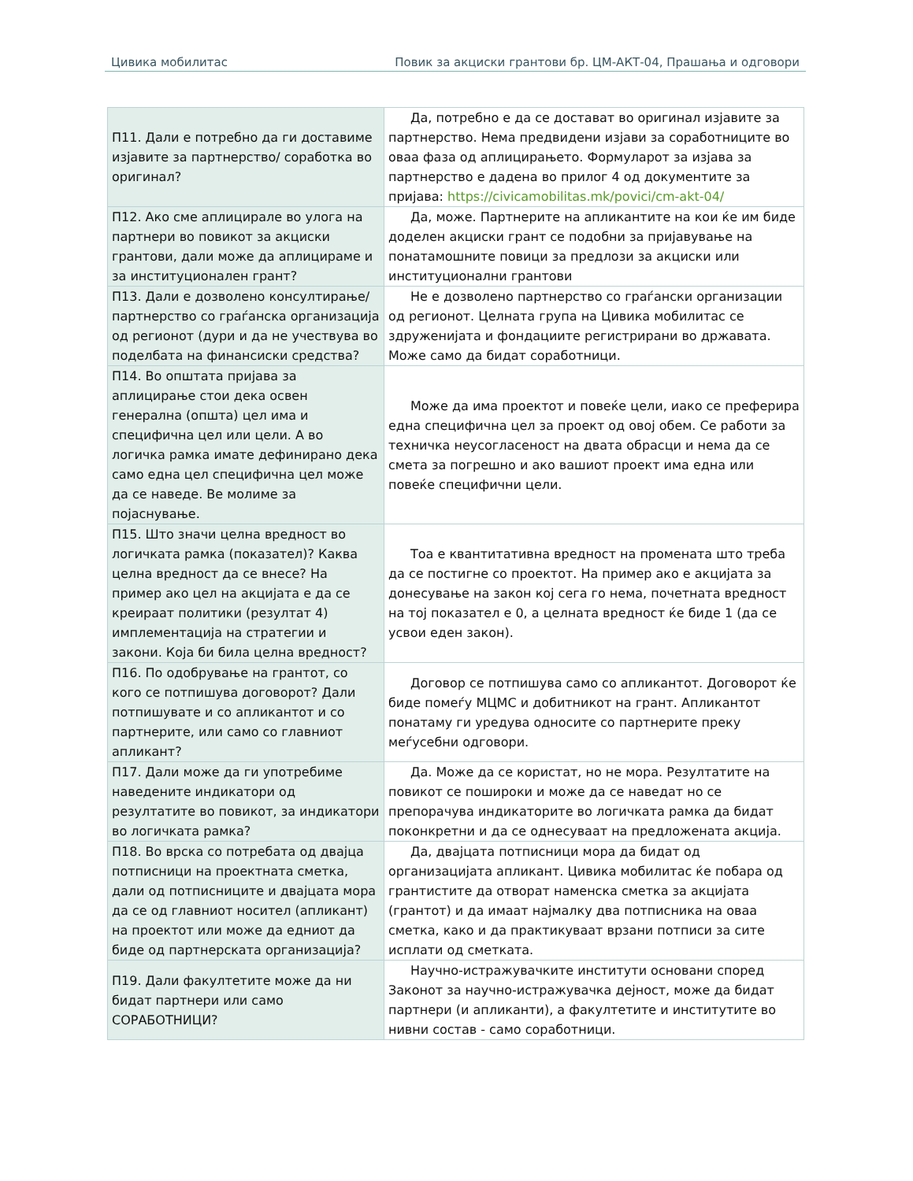Цивика мобилитас Повик за акциски грантови бр. ЦМ-АКТ-04, Прашања и одговори
| П11. Дали е потребно да ги доставиме изјавите за партнерство/ соработка во оригинал? | Да, потребно е да се достават во оригинал изјавите за партнерство. Нема предвидени изјави за соработниците во оваа фаза од аплицирањето. Формуларот за изјава за партнерство е дадена во прилог 4 од документите за пријава: https://civicamobilitas.mk/povici/cm-akt-04/ |
| П12. Ако сме аплицирале во улога на партнери во повикот за акциски грантови, дали може да аплицираме и за институционален грант? | Да, може. Партнерите на апликантите на кои ќе им биде доделен акциски грант се подобни за пријавување на понатамошните повици за предлози за акциски или институционални грантови |
| П13. Дали е дозволено консултирање/партнерство со граѓанска организација од регионот (дури и да не учествува во поделбата на финансиски средства? | Не е дозволено партнерство со граѓански организации од регионот. Целната група на Цивика мобилитас се здруженијата и фондациите регистрирани во државата. Може само да бидат соработници. |
| П14. Во општата пријава за аплицирање стои дека освен генерална (општа) цел има и специфична цел или цели. А во логичка рамка имате дефинирано дека само една цел специфична цел може да се наведе. Ве молиме за појаснување. | Може да има проектот и повеќе цели, иако се преферира една специфична цел за проект од овој обем. Се работи за техничка неусогласеност на двата обрасци и нема да се смета за погрешно и ако вашиот проект има една или повеќе специфични цели. |
| П15. Што значи целна вредност во логичката рамка (показател)? Каква целна вредност да се внесе? На пример ако цел на акцијата е да се креираат политики (резултат 4) имплементација на стратегии и закони. Која би била целна вредност? | Тоа е квантитативна вредност на промената што треба да се постигне со проектот. На пример ако е акцијата за донесување на закон кој сега го нема, почетната вредност на тој показател е 0, а целната вредност ќе биде 1 (да се усвои еден закон). |
| П16. По одобрување на грантот, со кого се потпишува договорот? Дали потпишувате и со апликантот и со партнерите, или само со главниот апликант? | Договор се потпишува само со апликантот. Договорот ќе биде помеѓу МЦМС и добитникот на грант. Апликантот понатаму ги уредува односите со партнерите преку меѓусебни одговори. |
| П17. Дали може да ги употребиме наведените индикатори од резултатите во повикот, за индикатори во логичката рамка? | Да. Може да се користат, но не мора. Резултатите на повикот се поширoки и може да се наведат но се препорачува индикаторите во логичката рамка да бидат поконкретни и да се однесуваат на предложената акција. |
| П18. Во врска со потребата од двајца потписници на проектната сметка, дали од потписниците и двајцата мора да се од главниот носител (апликант) на проектот или може да едниот да биде од партнерската организација? | Да, двајцата потписници мора да бидат од организацијата апликант. Цивика мобилитас ќе побара од грантистите да отворат наменска сметка за акцијата (грантот) и да имаат најмалку два потписника на оваа сметка, како и да практикуваат врзани потписи за сите исплати од сметката. |
| П19. Дали факултетите може да ни бидат партнери или само СОРАБОТНИЦИ? | Научно-истражувачките институти основани според Законот за научно-истражувачка дејност, може да бидат партнери (и апликанти), а факултетите и институтите во нивни состав - само соработници. |